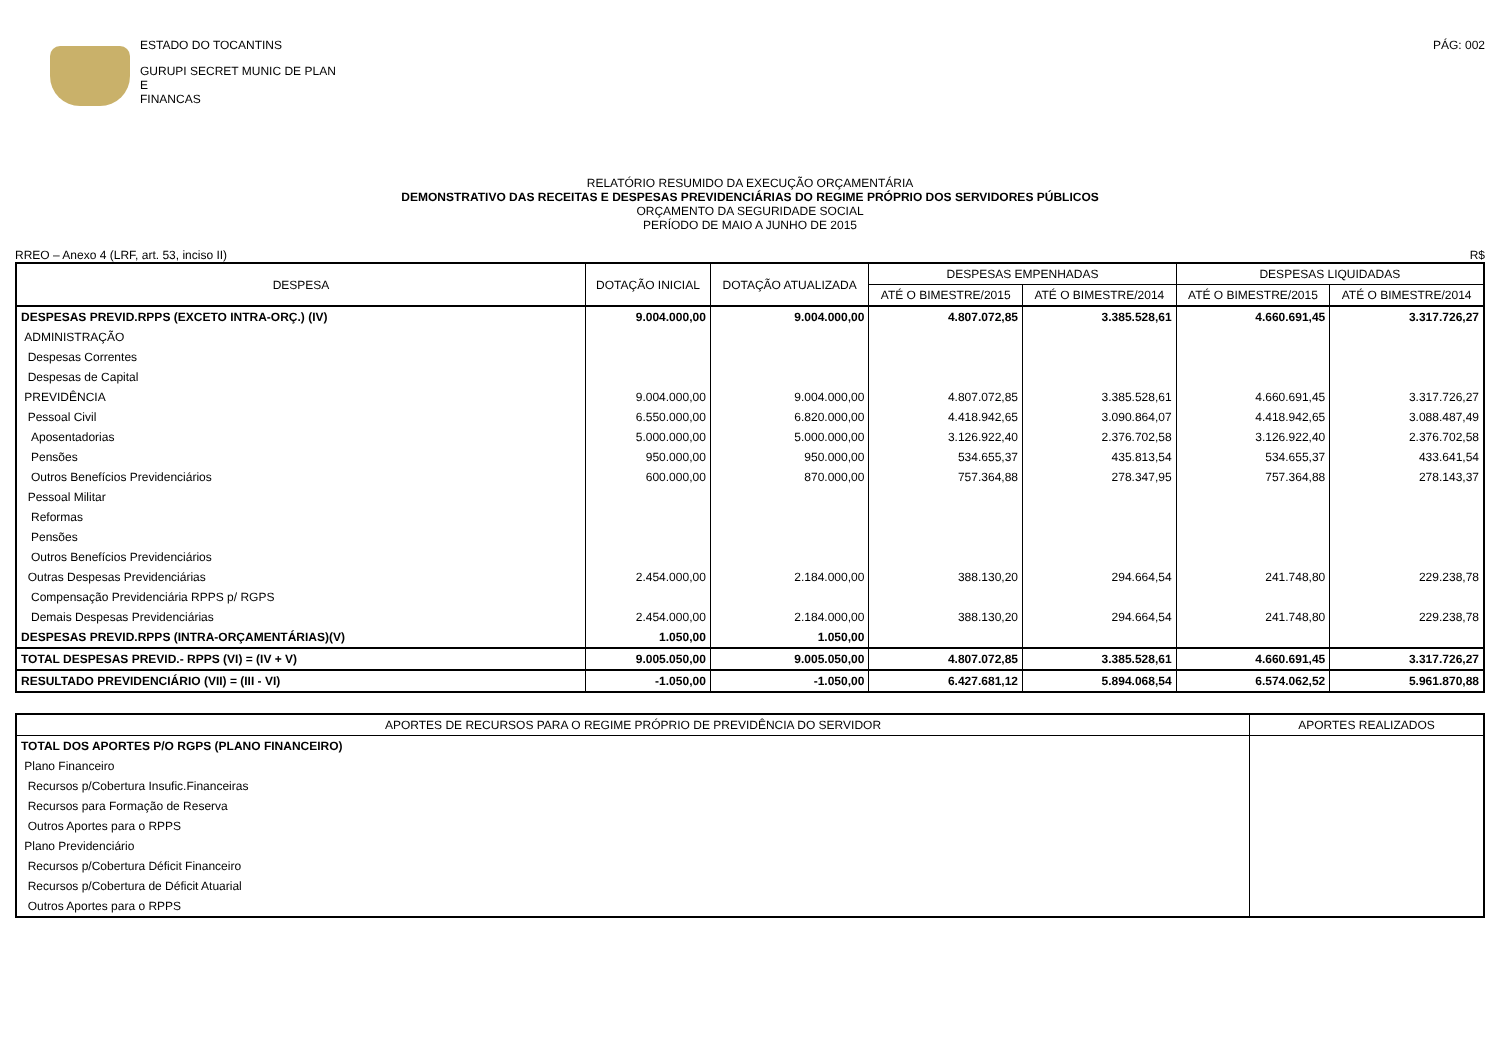ESTADO DO TOCANTINS
GURUPI SECRET MUNIC DE PLAN E
FINANCAS
PÁG: 002
RELATÓRIO RESUMIDO DA EXECUÇÃO ORÇAMENTÁRIA
DEMONSTRATIVO DAS RECEITAS E DESPESAS PREVIDENCIÁRIAS DO REGIME PRÓPRIO DOS SERVIDORES PÚBLICOS
ORÇAMENTO DA SEGURIDADE SOCIAL
PERÍODO DE MAIO A JUNHO DE 2015
RREO – Anexo 4 (LRF, art. 53, inciso II) R$
| DESPESA | DOTAÇÃO INICIAL | DOTAÇÃO ATUALIZADA | DESPESAS EMPENHADAS | | DESPESAS LIQUIDADAS | |
| --- | --- | --- | --- | --- | --- | --- |
| | | | ATÉ O BIMESTRE/2015 | ATÉ O BIMESTRE/2014 | ATÉ O BIMESTRE/2015 | ATÉ O BIMESTRE/2014 |
| DESPESAS PREVID.RPPS (EXCETO INTRA-ORÇ.) (IV) | 9.004.000,00 | 9.004.000,00 | 4.807.072,85 | 3.385.528,61 | 4.660.691,45 | 3.317.726,27 |
| ADMINISTRAÇÃO | | | | | | |
| Despesas Correntes | | | | | | |
| Despesas de Capital | | | | | | |
| PREVIDÊNCIA | 9.004.000,00 | 9.004.000,00 | 4.807.072,85 | 3.385.528,61 | 4.660.691,45 | 3.317.726,27 |
| Pessoal Civil | 6.550.000,00 | 6.820.000,00 | 4.418.942,65 | 3.090.864,07 | 4.418.942,65 | 3.088.487,49 |
| Aposentadorias | 5.000.000,00 | 5.000.000,00 | 3.126.922,40 | 2.376.702,58 | 3.126.922,40 | 2.376.702,58 |
| Pensões | 950.000,00 | 950.000,00 | 534.655,37 | 435.813,54 | 534.655,37 | 433.641,54 |
| Outros Benefícios Previdenciários | 600.000,00 | 870.000,00 | 757.364,88 | 278.347,95 | 757.364,88 | 278.143,37 |
| Pessoal Militar | | | | | | |
| Reformas | | | | | | |
| Pensões | | | | | | |
| Outros Benefícios Previdenciários | | | | | | |
| Outras Despesas Previdenciárias | 2.454.000,00 | 2.184.000,00 | 388.130,20 | 294.664,54 | 241.748,80 | 229.238,78 |
| Compensação Previdenciária RPPS p/ RGPS | | | | | | |
| Demais Despesas Previdenciárias | 2.454.000,00 | 2.184.000,00 | 388.130,20 | 294.664,54 | 241.748,80 | 229.238,78 |
| DESPESAS PREVID.RPPS (INTRA-ORÇAMENTÁRIAS)(V) | 1.050,00 | 1.050,00 | | | | |
| TOTAL DESPESAS PREVID.- RPPS (VI) = (IV + V) | 9.005.050,00 | 9.005.050,00 | 4.807.072,85 | 3.385.528,61 | 4.660.691,45 | 3.317.726,27 |
| RESULTADO PREVIDENCIÁRIO (VII) = (III - VI) | -1.050,00 | -1.050,00 | 6.427.681,12 | 5.894.068,54 | 6.574.062,52 | 5.961.870,88 |
| APORTES DE RECURSOS PARA O REGIME PRÓPRIO DE PREVIDÊNCIA DO SERVIDOR | APORTES REALIZADOS |
| --- | --- |
| TOTAL DOS APORTES P/O RGPS (PLANO FINANCEIRO) | |
| Plano Financeiro | |
| Recursos p/Cobertura Insufic.Financeiras | |
| Recursos para Formação de Reserva | |
| Outros Aportes para o RPPS | |
| Plano Previdenciário | |
| Recursos p/Cobertura Déficit Financeiro | |
| Recursos p/Cobertura de Déficit Atuarial | |
| Outros Aportes para o RPPS | |